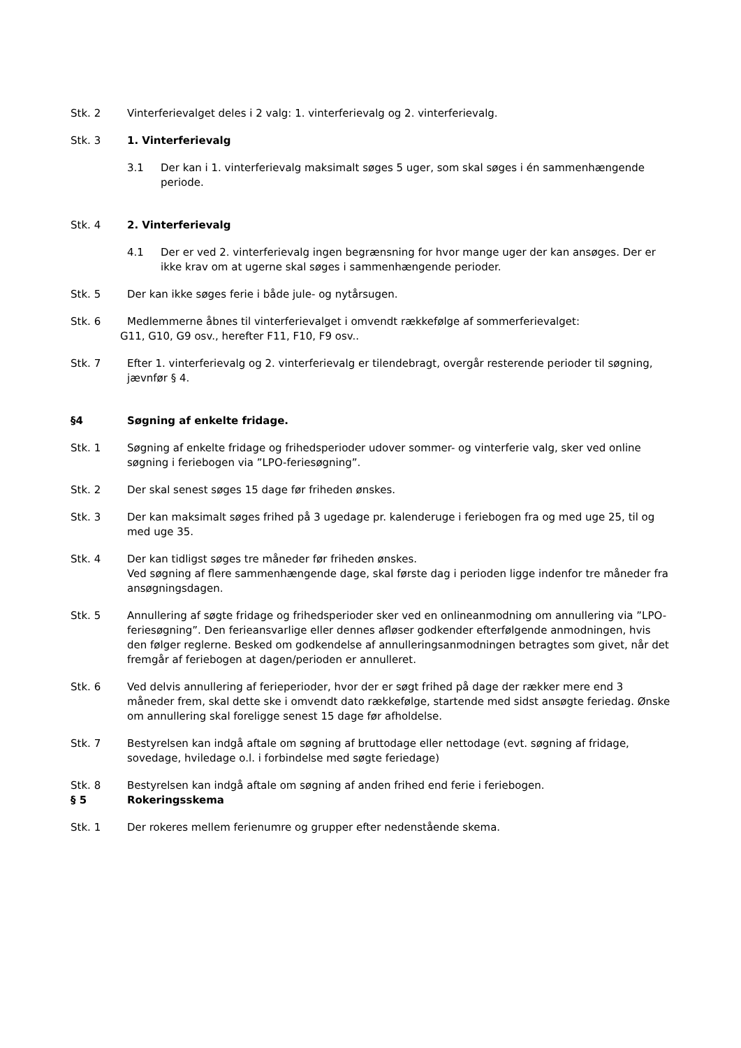Stk. 2 Vinterferievalget deles i 2 valg: 1. vinterferievalg og 2. vinterferievalg.
Stk. 3 1. Vinterferievalg
3.1 Der kan i 1. vinterferievalg maksimalt søges 5 uger, som skal søges i én sammenhængende periode.
Stk. 4 2. Vinterferievalg
4.1 Der er ved 2. vinterferievalg ingen begrænsning for hvor mange uger der kan ansøges. Der er ikke krav om at ugerne skal søges i sammenhængende perioder.
Stk. 5 Der kan ikke søges ferie i både jule- og nytårsugen.
Stk. 6 Medlemmerne åbnes til vinterferievalget i omvendt rækkefølge af sommerferievalget:
G11, G10, G9 osv., herefter F11, F10, F9 osv..
Stk. 7 Efter 1. vinterferievalg og 2. vinterferievalg er tilendebragt, overgår resterende perioder til søgning, jævnfør § 4.
§4 Søgning af enkelte fridage.
Stk. 1 Søgning af enkelte fridage og frihedsperioder udover sommer- og vinterferie valg, sker ved online søgning i feriebogen via ”LPO-feriesøgning”.
Stk. 2 Der skal senest søges 15 dage før friheden ønskes.
Stk. 3 Der kan maksimalt søges frihed på 3 ugedage pr. kalenderuge i feriebogen fra og med uge 25, til og med uge 35.
Stk. 4 Der kan tidligst søges tre måneder før friheden ønskes.
Ved søgning af flere sammenhængende dage, skal første dag i perioden ligge indenfor tre måneder fra ansøgningsdagen.
Stk. 5 Annullering af søgte fridage og frihedsperioder sker ved en onlineanmodning om annullering via ”LPO-feriesøgning”. Den ferieansvarlige eller dennes afløser godkender efterfølgende anmodningen, hvis den følger reglerne. Besked om godkendelse af annulleringsanmodningen betragtes som givet, når det fremgår af feriebogen at dagen/perioden er annulleret.
Stk. 6 Ved delvis annullering af ferieperioder, hvor der er søgt frihed på dage der rækker mere end 3 måneder frem, skal dette ske i omvendt dato rækkefølge, startende med sidst ansøgte feriedag. Ønske om annullering skal foreligge senest 15 dage før afholdelse.
Stk. 7 Bestyrelsen kan indgå aftale om søgning af bruttodage eller nettodage (evt. søgning af fridage, sovedage, hviledage o.l. i forbindelse med søgte feriedage)
Stk. 8 Bestyrelsen kan indgå aftale om søgning af anden frihed end ferie i feriebogen.
§ 5 Rokeringsskema
Stk. 1 Der rokeres mellem ferienumre og grupper efter nedenstående skema.